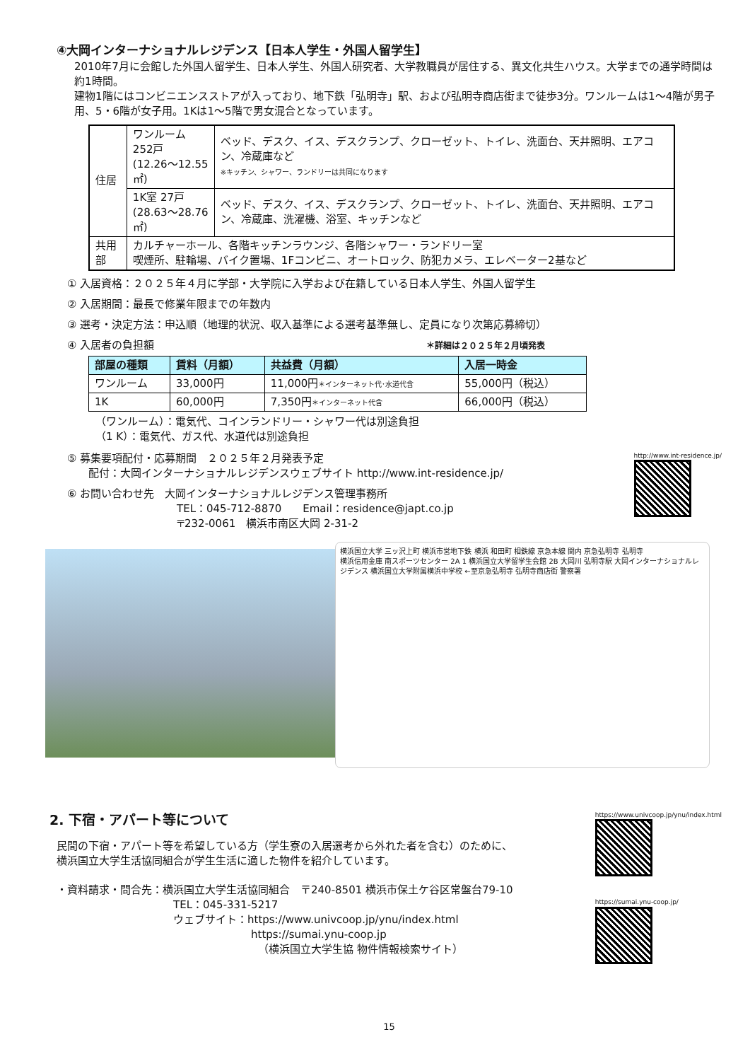④大岡インターナショナルレジデンス【日本人学生・外国人留学生】
2010年7月に会館した外国人留学生、日本人学生、外国人研究者、大学教職員が居住する、異文化共生ハウス。大学までの通学時間は約1時間。
建物1階にはコンビニエンスストアが入っており、地下鉄「弘明寺」駅、および弘明寺商店街まで徒歩3分。ワンルームは1～4階が男子用、5・6階が女子用。1Kは1～5階で男女混合となっています。
| 住居 | ワンルーム 252戸 (12.26～12.55 ㎡) | ベッド、デスク、イス、デスクランプ、クローゼット、トイレ、洗面台、天井照明、エアコン、冷蔵庫など ※キッチン、シャワー、ランドリーは共同になります |
| | 1K室 27戸 (28.63～28.76 ㎡) | ベッド、デスク、イス、デスクランプ、クローゼット、トイレ、洗面台、天井照明、エアコン、冷蔵庫、洗濯機、浴室、キッチンなど |
| 共用部 | カルチャーホール、各階キッチンラウンジ、各階シャワー・ランドリー室 喫煙所、駐輪場、バイク置場、1Fコンビニ、オートロック、防犯カメラ、エレベーター2基など | |
① 入居資格：２０２５年４月に学部・大学院に入学および在籍している日本人学生、外国人留学生
② 入居期間：最長で修業年限までの年数内
③ 選考・決定方法：申込順（地理的状況、収入基準による選考基準無し、定員になり次第応募締切）
④ 入居者の負担額 ＊詳細は２０２５年２月頃発表
| 部屋の種類 | 賃料（月額） | 共益費（月額） | 入居一時金 |
| --- | --- | --- | --- |
| ワンルーム | 33,000円 | 11,000円 ＊インターネット代･水道代含 | 55,000円（税込） |
| 1K | 60,000円 | 7,350円 ＊インターネット代含 | 66,000円（税込） |
（ワンルーム）：電気代、コインランドリー・シャワー代は別途負担
（1 K）：電気代、ガス代、水道代は別途負担
⑤ 募集要項配付・応募期間　２０２５年２月発表予定
　　配付：大岡インターナショナルレジデンスウェブサイト http://www.int-residence.jp/
⑥ お問い合わせ先　大岡インターナショナルレジデンス管理事務所
TEL：045-712-8870　　Email：residence@japt.co.jp
〒232-0061　横浜市南区大岡 2-31-2
http://www.int-residence.jp/
横浜国立大学 三ッ沢上町 横浜市営地下鉄 横浜 和田町 相鉄線 京急本線 関内 京急弘明寺 弘明寺
横浜信用金庫 南スポーツセンター 2A 1 横浜国立大学留学生会館 2B 大岡川 弘明寺駅 大岡インターナショナルレジデンス 横浜国立大学附属横浜中学校 ←至京急弘明寺 弘明寺商店街 警察署
2. 下宿・アパート等について
民間の下宿・アパート等を希望している方（学生寮の入居選考から外れた者を含む）のために、
横浜国立大学生活協同組合が学生生活に適した物件を紹介しています。
・資料請求・問合先：横浜国立大学生活協同組合　〒240-8501 横浜市保土ケ谷区常盤台79-10
TEL：045-331-5217
ウェブサイト：https://www.univcoop.jp/ynu/index.html
https://sumai.ynu-coop.jp
（横浜国立大学生協 物件情報検索サイト）
https://www.univcoop.jp/ynu/index.html
https://sumai.ynu-coop.jp/
15